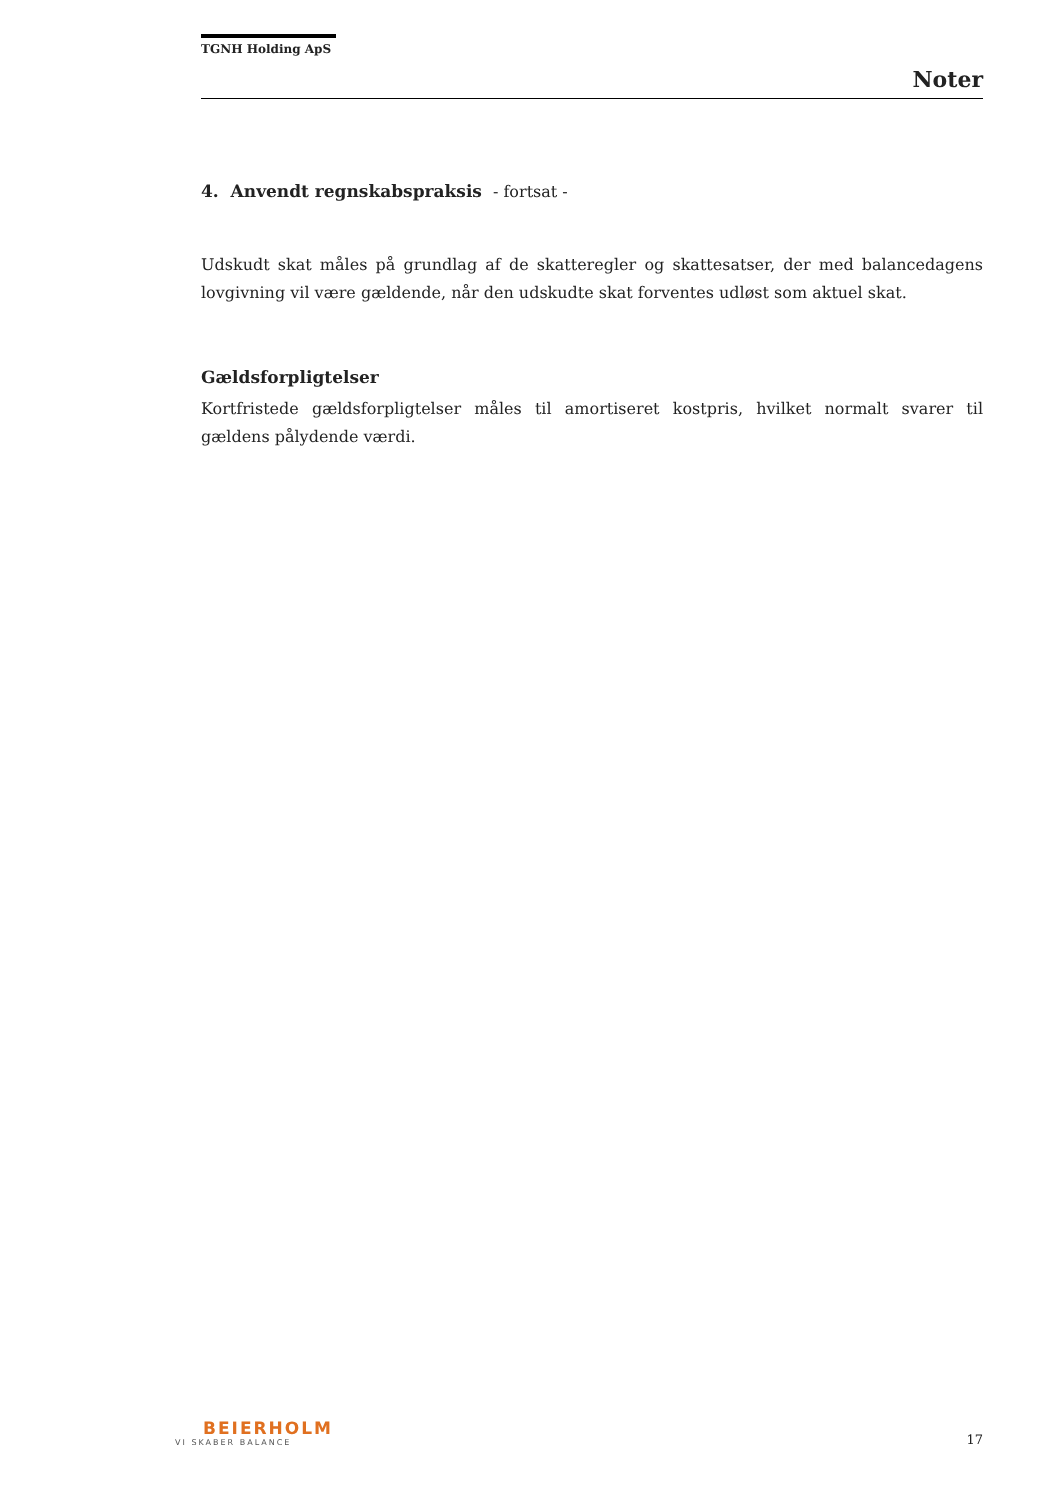TGNH Holding ApS
Noter
4. Anvendt regnskabspraksis - fortsat -
Udskudt skat måles på grundlag af de skatteregler og skattesatser, der med balancedagens lovgivning vil være gældende, når den udskudte skat forventes udløst som aktuel skat.
Gældsforpligtelser
Kortfristede gældsforpligtelser måles til amortiseret kostpris, hvilket normalt svarer til gældens pålydende værdi.
BEIERHOLM
VI SKABER BALANCE
17